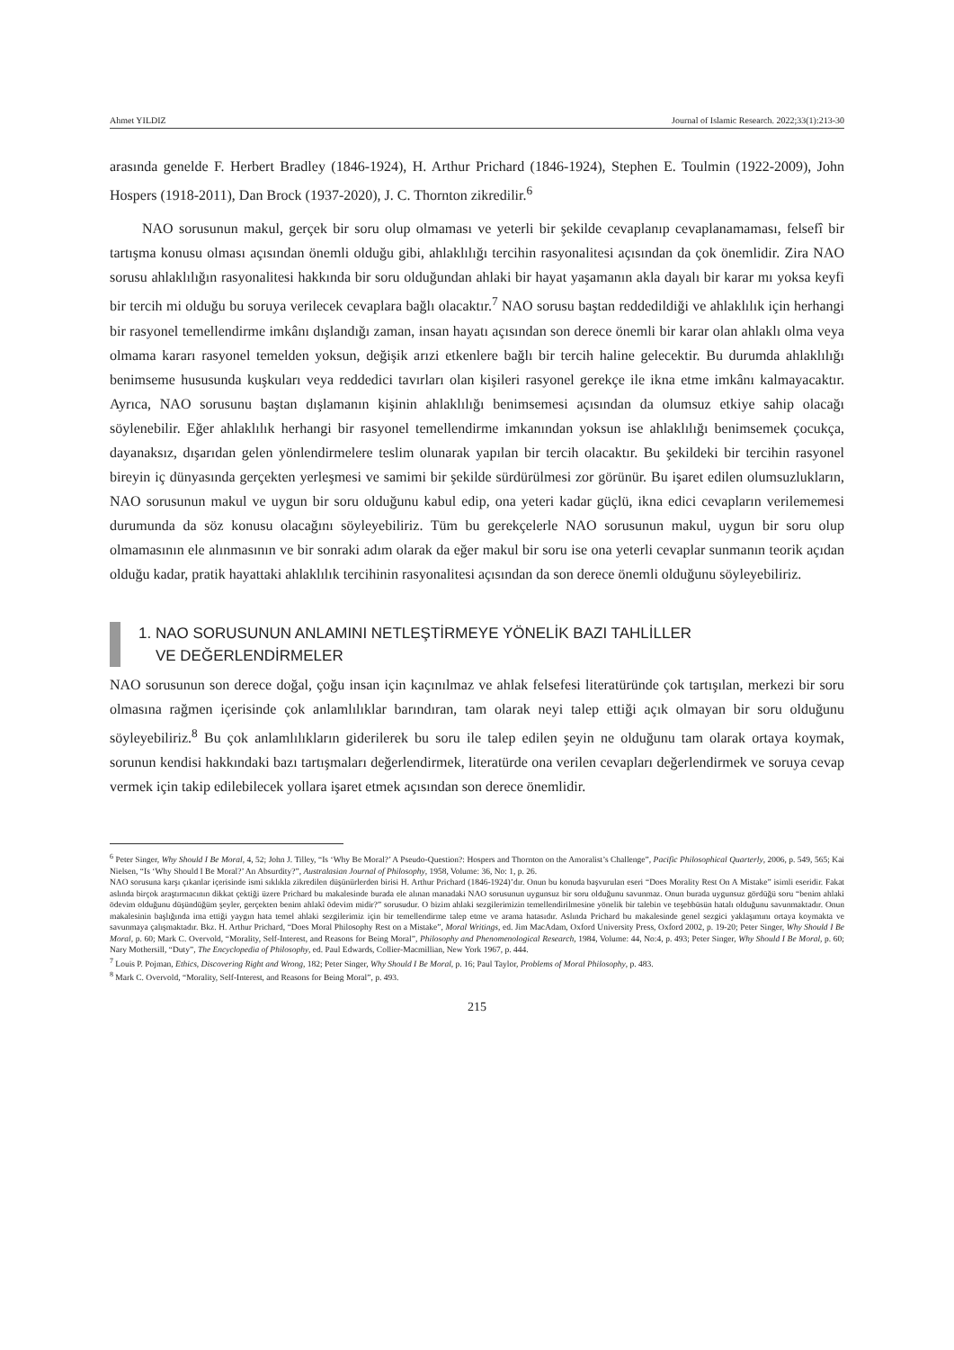Ahmet YILDIZ Journal of Islamic Research. 2022;33(1):213-30
arasında genelde F. Herbert Bradley (1846-1924), H. Arthur Prichard (1846-1924), Stephen E. Toulmin (1922-2009), John Hospers (1918-2011), Dan Brock (1937-2020), J. C. Thornton zikredilir.<sup>6</sup>
NAO sorusunun makul, gerçek bir soru olup olmaması ve yeterli bir şekilde cevaplanıp cevaplanamaması, felsefî bir tartışma konusu olması açısından önemli olduğu gibi, ahlaklılığı tercihin rasyonalitesi açısından da çok önemlidir. Zira NAO sorusu ahlaklılığın rasyonalitesi hakkında bir soru olduğundan ahlaki bir hayat yaşamanın akla dayalı bir karar mı yoksa keyfi bir tercih mi olduğu bu soruya verilecek cevaplara bağlı olacaktır.<sup>7</sup> NAO sorusu baştan reddedildiği ve ahlaklılık için herhangi bir rasyonel temellendirme imkânı dışlandığı zaman, insan hayatı açısından son derece önemli bir karar olan ahlaklı olma veya olmama kararı rasyonel temelden yoksun, değişik arızi etkenlere bağlı bir tercih haline gelecektir. Bu durumda ahlaklılığı benimseme hususunda kuşkuları veya reddedici tavırları olan kişileri rasyonel gerekçe ile ikna etme imkânı kalmayacaktır. Ayrıca, NAO sorusunu baştan dışlamanın kişinin ahlaklılığı benimsemesi açısından da olumsuz etkiye sahip olacağı söylenebilir. Eğer ahlaklılık herhangi bir rasyonel temellendirme imkanından yoksun ise ahlaklılığı benimsemek çocukça, dayanaksız, dışarıdan gelen yönlendirmelere teslim olunarak yapılan bir tercih olacaktır. Bu şekildeki bir tercihin rasyonel bireyin iç dünyasında gerçekten yerleşmesi ve samimi bir şekilde sürdürülmesi zor görünür. Bu işaret edilen olumsuzlukların, NAO sorusunun makul ve uygun bir soru olduğunu kabul edip, ona yeteri kadar güçlü, ikna edici cevapların verilememesi durumunda da söz konusu olacağını söyleyebiliriz. Tüm bu gerekçelerle NAO sorusunun makul, uygun bir soru olup olmamasının ele alınmasının ve bir sonraki adım olarak da eğer makul bir soru ise ona yeterli cevaplar sunmanın teorik açıdan olduğu kadar, pratik hayattaki ahlaklılık tercihinin rasyonalitesi açısından da son derece önemli olduğunu söyleyebiliriz.
1. NAO SORUSUNUN ANLAMINI NETLEŞTİRMEYE YÖNELİK BAZI TAHLİLLER
VE DEĞERLENDİRMELER
NAO sorusunun son derece doğal, çoğu insan için kaçınılmaz ve ahlak felsefesi literatüründe çok tartışılan, merkezi bir soru olmasına rağmen içerisinde çok anlamlılıklar barındıran, tam olarak neyi talep ettiği açık olmayan bir soru olduğunu söyleyebiliriz.<sup>8</sup> Bu çok anlamlılıkların giderilerek bu soru ile talep edilen şeyin ne olduğunu tam olarak ortaya koymak, sorunun kendisi hakkındaki bazı tartışmaları değerlendirmek, literatürde ona verilen cevapları değerlendirmek ve soruya cevap vermek için takip edilebilecek yollara işaret etmek açısından son derece önemlidir.
<sup>6</sup> Peter Singer, Why Should I Be Moral, 4, 52; John J. Tilley, “Is ‘Why Be Moral?’ A Pseudo-Question?: Hospers and Thornton on the Amoralist’s Challenge”, Pacific Philosophical Quarterly, 2006, p. 549, 565; Kai Nielsen, “Is ‘Why Should I Be Moral?’ An Absurdity?”, Australasian Journal of Philosophy, 1958, Volume: 36, No: 1, p. 26.
NAO sorusuna karşı çıkanlar içerisinde ismi sıklıkla zikredilen düşünürlerden birisi H. Arthur Prichard (1846-1924)’dır. Onun bu konuda başvurulan eseri “Does Morality Rest On A Mistake” isimli eseridir. Fakat aslında birçok araştırmacının dikkat çektiği üzere Prichard bu makalesinde burada ele alınan manadaki NAO sorusunun uygunsuz bir soru olduğunu savunmaz. Onun burada uygunsuz gördüğü soru “benim ahlaki ödevim olduğunu düşündüğüm şeyler, gerçekten benim ahlakî ödevim midir?” sorusudur. O bizim ahlaki sezgilerimizin temellendirilmesine yönelik bir talebin ve teşebbüsün hatalı olduğunu savunmaktadır. Onun makalesinin başlığında ima ettiği yaygın hata temel ahlaki sezgilerimiz için bir temellendirme talep etme ve arama hatasıdır. Aslında Prichard bu makalesinde genel sezgici yaklaşımını ortaya koymakta ve savunmaya çalışmaktadır. Bkz. H. Arthur Prichard, “Does Moral Philosophy Rest on a Mistake”, Moral Writings, ed. Jim MacAdam, Oxford University Press, Oxford 2002, p. 19-20; Peter Singer, Why Should I Be Moral, p. 60; Mark C. Overvold, “Morality, Self-Interest, and Reasons for Being Moral”, Philosophy and Phenomenological Research, 1984, Volume: 44, No:4, p. 493; Peter Singer, Why Should I Be Moral, p. 60; Nary Mothersill, “Duty”, The Encyclopedia of Philosophy, ed. Paul Edwards, Collier-Macmillian, New York 1967, p. 444.
<sup>7</sup> Louis P. Pojman, Ethics, Discovering Right and Wrong, 182; Peter Singer, Why Should I Be Moral, p. 16; Paul Taylor, Problems of Moral Philosophy, p. 483.
<sup>8</sup> Mark C. Overvold, “Morality, Self-Interest, and Reasons for Being Moral”, p. 493.
215